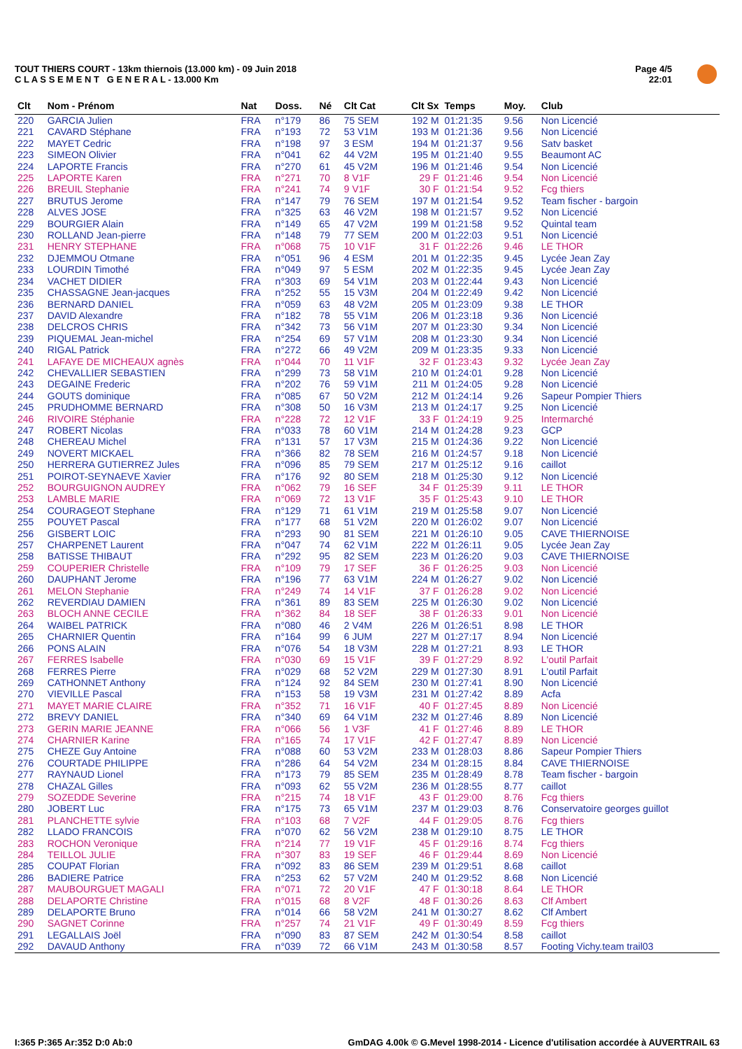TOUT THIERS COURT - 13km thiernois (13.000 km) - 09 Juin 2018
C L A S S E M E N T G E N E R A L - 13.000 Km
Page 4/5
22:01
| Clt | Nom - Prénom | Nat | Doss. | Né | Clt Cat | Clt Sx | Temps | Moy. | Club |
| --- | --- | --- | --- | --- | --- | --- | --- | --- | --- |
| 220 | GARCIA Julien | FRA | n°179 | 86 | 75 SEM | 192 M | 01:21:35 | 9.56 | Non Licencié |
| 221 | CAVARD Stéphane | FRA | n°193 | 72 | 53 V1M | 193 M | 01:21:36 | 9.56 | Non Licencié |
| 222 | MAYET Cedric | FRA | n°198 | 97 | 3 ESM | 194 M | 01:21:37 | 9.56 | Satv basket |
| 223 | SIMEON Olivier | FRA | n°041 | 62 | 44 V2M | 195 M | 01:21:40 | 9.55 | Beaumont AC |
| 224 | LAPORTE Francis | FRA | n°270 | 61 | 45 V2M | 196 M | 01:21:46 | 9.54 | Non Licencié |
| 225 | LAPORTE Karen | FRA | n°271 | 70 | 8 V1F | 29 F | 01:21:46 | 9.54 | Non Licencié |
| 226 | BREUIL Stephanie | FRA | n°241 | 74 | 9 V1F | 30 F | 01:21:54 | 9.52 | Fcg thiers |
| 227 | BRUTUS Jerome | FRA | n°147 | 79 | 76 SEM | 197 M | 01:21:54 | 9.52 | Team fischer - bargoin |
| 228 | ALVES JOSE | FRA | n°325 | 63 | 46 V2M | 198 M | 01:21:57 | 9.52 | Non Licencié |
| 229 | BOURGIER Alain | FRA | n°149 | 65 | 47 V2M | 199 M | 01:21:58 | 9.52 | Quintal team |
| 230 | ROLLAND Jean-pierre | FRA | n°148 | 79 | 77 SEM | 200 M | 01:22:03 | 9.51 | Non Licencié |
| 231 | HENRY STEPHANE | FRA | n°068 | 75 | 10 V1F | 31 F | 01:22:26 | 9.46 | LE THOR |
| 232 | DJEMMOU Otmane | FRA | n°051 | 96 | 4 ESM | 201 M | 01:22:35 | 9.45 | Lycée Jean Zay |
| 233 | LOURDIN Timothé | FRA | n°049 | 97 | 5 ESM | 202 M | 01:22:35 | 9.45 | Lycée Jean Zay |
| 234 | VACHET DIDIER | FRA | n°303 | 69 | 54 V1M | 203 M | 01:22:44 | 9.43 | Non Licencié |
| 235 | CHASSAGNE Jean-jacques | FRA | n°252 | 55 | 15 V3M | 204 M | 01:22:49 | 9.42 | Non Licencié |
| 236 | BERNARD DANIEL | FRA | n°059 | 63 | 48 V2M | 205 M | 01:23:09 | 9.38 | LE THOR |
| 237 | DAVID Alexandre | FRA | n°182 | 78 | 55 V1M | 206 M | 01:23:18 | 9.36 | Non Licencié |
| 238 | DELCROS CHRIS | FRA | n°342 | 73 | 56 V1M | 207 M | 01:23:30 | 9.34 | Non Licencié |
| 239 | PIQUEMAL Jean-michel | FRA | n°254 | 69 | 57 V1M | 208 M | 01:23:30 | 9.34 | Non Licencié |
| 240 | RIGAL Patrick | FRA | n°272 | 66 | 49 V2M | 209 M | 01:23:35 | 9.33 | Non Licencié |
| 241 | LAFAYE DE MICHEAUX agnès | FRA | n°044 | 70 | 11 V1F | 32 F | 01:23:43 | 9.32 | Lycée Jean Zay |
| 242 | CHEVALLIER SEBASTIEN | FRA | n°299 | 73 | 58 V1M | 210 M | 01:24:01 | 9.28 | Non Licencié |
| 243 | DEGAINE Frederic | FRA | n°202 | 76 | 59 V1M | 211 M | 01:24:05 | 9.28 | Non Licencié |
| 244 | GOUTS dominique | FRA | n°085 | 67 | 50 V2M | 212 M | 01:24:14 | 9.26 | Sapeur Pompier Thiers |
| 245 | PRUDHOMME BERNARD | FRA | n°308 | 50 | 16 V3M | 213 M | 01:24:17 | 9.25 | Non Licencié |
| 246 | RIVOIRE Stéphanie | FRA | n°228 | 72 | 12 V1F | 33 F | 01:24:19 | 9.25 | Intermarché |
| 247 | ROBERT Nicolas | FRA | n°033 | 78 | 60 V1M | 214 M | 01:24:28 | 9.23 | GCP |
| 248 | CHEREAU Michel | FRA | n°131 | 57 | 17 V3M | 215 M | 01:24:36 | 9.22 | Non Licencié |
| 249 | NOVERT MICKAEL | FRA | n°366 | 82 | 78 SEM | 216 M | 01:24:57 | 9.18 | Non Licencié |
| 250 | HERRERA GUTIERREZ Jules | FRA | n°096 | 85 | 79 SEM | 217 M | 01:25:12 | 9.16 | caillot |
| 251 | POIROT-SEYNAEVE Xavier | FRA | n°176 | 92 | 80 SEM | 218 M | 01:25:30 | 9.12 | Non Licencié |
| 252 | BOURGUIGNON AUDREY | FRA | n°062 | 79 | 16 SEF | 34 F | 01:25:39 | 9.11 | LE THOR |
| 253 | LAMBLE MARIE | FRA | n°069 | 72 | 13 V1F | 35 F | 01:25:43 | 9.10 | LE THOR |
| 254 | COURAGEOT Stephane | FRA | n°129 | 71 | 61 V1M | 219 M | 01:25:58 | 9.07 | Non Licencié |
| 255 | POUYET Pascal | FRA | n°177 | 68 | 51 V2M | 220 M | 01:26:02 | 9.07 | Non Licencié |
| 256 | GISBERT LOIC | FRA | n°293 | 90 | 81 SEM | 221 M | 01:26:10 | 9.05 | CAVE THIERNOISE |
| 257 | CHARPENET Laurent | FRA | n°047 | 74 | 62 V1M | 222 M | 01:26:11 | 9.05 | Lycée Jean Zay |
| 258 | BATISSE THIBAUT | FRA | n°292 | 95 | 82 SEM | 223 M | 01:26:20 | 9.03 | CAVE THIERNOISE |
| 259 | COUPERIER Christelle | FRA | n°109 | 79 | 17 SEF | 36 F | 01:26:25 | 9.03 | Non Licencié |
| 260 | DAUPHANT Jerome | FRA | n°196 | 77 | 63 V1M | 224 M | 01:26:27 | 9.02 | Non Licencié |
| 261 | MELON Stephanie | FRA | n°249 | 74 | 14 V1F | 37 F | 01:26:28 | 9.02 | Non Licencié |
| 262 | REVERDIAU DAMIEN | FRA | n°361 | 89 | 83 SEM | 225 M | 01:26:30 | 9.02 | Non Licencié |
| 263 | BLOCH ANNE CECILE | FRA | n°362 | 84 | 18 SEF | 38 F | 01:26:33 | 9.01 | Non Licencié |
| 264 | WAIBEL PATRICK | FRA | n°080 | 46 | 2 V4M | 226 M | 01:26:51 | 8.98 | LE THOR |
| 265 | CHARNIER Quentin | FRA | n°164 | 99 | 6 JUM | 227 M | 01:27:17 | 8.94 | Non Licencié |
| 266 | PONS ALAIN | FRA | n°076 | 54 | 18 V3M | 228 M | 01:27:21 | 8.93 | LE THOR |
| 267 | FERRES Isabelle | FRA | n°030 | 69 | 15 V1F | 39 F | 01:27:29 | 8.92 | L'outil Parfait |
| 268 | FERRES Pierre | FRA | n°029 | 68 | 52 V2M | 229 M | 01:27:30 | 8.91 | L'outil Parfait |
| 269 | CATHONNET Anthony | FRA | n°124 | 92 | 84 SEM | 230 M | 01:27:41 | 8.90 | Non Licencié |
| 270 | VIEVILLE Pascal | FRA | n°153 | 58 | 19 V3M | 231 M | 01:27:42 | 8.89 | Acfa |
| 271 | MAYET MARIE CLAIRE | FRA | n°352 | 71 | 16 V1F | 40 F | 01:27:45 | 8.89 | Non Licencié |
| 272 | BREVY DANIEL | FRA | n°340 | 69 | 64 V1M | 232 M | 01:27:46 | 8.89 | Non Licencié |
| 273 | GERIN MARIE JEANNE | FRA | n°066 | 56 | 1 V3F | 41 F | 01:27:46 | 8.89 | LE THOR |
| 274 | CHARNIER Karine | FRA | n°165 | 74 | 17 V1F | 42 F | 01:27:47 | 8.89 | Non Licencié |
| 275 | CHEZE Guy Antoine | FRA | n°088 | 60 | 53 V2M | 233 M | 01:28:03 | 8.86 | Sapeur Pompier Thiers |
| 276 | COURTADE PHILIPPE | FRA | n°286 | 64 | 54 V2M | 234 M | 01:28:15 | 8.84 | CAVE THIERNOISE |
| 277 | RAYNAUD Lionel | FRA | n°173 | 79 | 85 SEM | 235 M | 01:28:49 | 8.78 | Team fischer - bargoin |
| 278 | CHAZAL Gilles | FRA | n°093 | 62 | 55 V2M | 236 M | 01:28:55 | 8.77 | caillot |
| 279 | SOZEDDE Severine | FRA | n°215 | 74 | 18 V1F | 43 F | 01:29:00 | 8.76 | Fcg thiers |
| 280 | JOBERT Luc | FRA | n°175 | 73 | 65 V1M | 237 M | 01:29:03 | 8.76 | Conservatoire georges guillot |
| 281 | PLANCHETTE sylvie | FRA | n°103 | 68 | 7 V2F | 44 F | 01:29:05 | 8.76 | Fcg thiers |
| 282 | LLADO FRANCOIS | FRA | n°070 | 62 | 56 V2M | 238 M | 01:29:10 | 8.75 | LE THOR |
| 283 | ROCHON Veronique | FRA | n°214 | 77 | 19 V1F | 45 F | 01:29:16 | 8.74 | Fcg thiers |
| 284 | TEILLOL JULIE | FRA | n°307 | 83 | 19 SEF | 46 F | 01:29:44 | 8.69 | Non Licencié |
| 285 | COUPAT Florian | FRA | n°092 | 83 | 86 SEM | 239 M | 01:29:51 | 8.68 | caillot |
| 286 | BADIERE Patrice | FRA | n°253 | 62 | 57 V2M | 240 M | 01:29:52 | 8.68 | Non Licencié |
| 287 | MAUBOURGUET MAGALI | FRA | n°071 | 72 | 20 V1F | 47 F | 01:30:18 | 8.64 | LE THOR |
| 288 | DELAPORTE Christine | FRA | n°015 | 68 | 8 V2F | 48 F | 01:30:26 | 8.63 | Clf Ambert |
| 289 | DELAPORTE Bruno | FRA | n°014 | 66 | 58 V2M | 241 M | 01:30:27 | 8.62 | Clf Ambert |
| 290 | SAGNET Corinne | FRA | n°257 | 74 | 21 V1F | 49 F | 01:30:49 | 8.59 | Fcg thiers |
| 291 | LEGALLAIS Joël | FRA | n°090 | 83 | 87 SEM | 242 M | 01:30:54 | 8.58 | caillot |
| 292 | DAVAUD Anthony | FRA | n°039 | 72 | 66 V1M | 243 M | 01:30:58 | 8.57 | Footing Vichy.team trail03 |
I:365 P:365 Ar:352 D:0 Ab:0
GmDAG 4.00k © G.Mevel 1998-2014 - Licence d'utilisation accordée à AUVERTRAIL 63